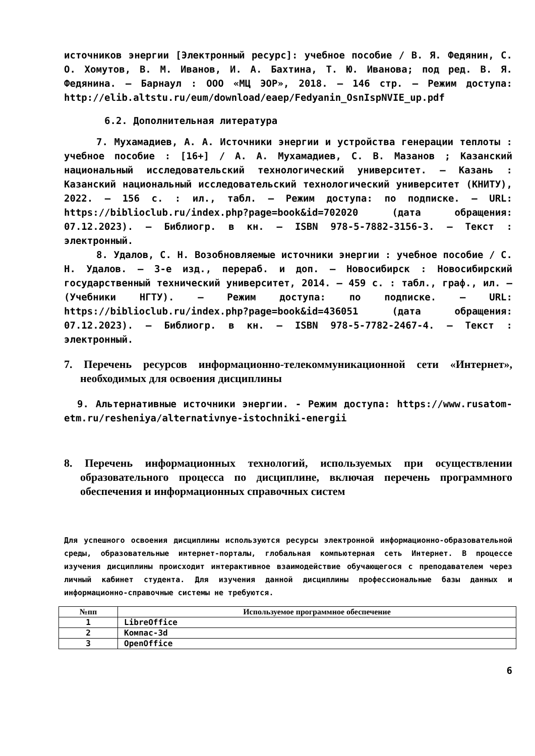источников энергии [Электронный ресурс]: учебное пособие / В. Я. Федянин, С. О. Хомутов, В. М. Иванов, И. А. Бахтина, Т. Ю. Иванова; под ред. В. Я. Федянина. – Барнаул : ООО «МЦ ЭОР», 2018. – 146 стр. – Режим доступа: http://elib.altstu.ru/eum/download/eaep/Fedyanin_OsnIspNVIE_up.pdf
6.2. Дополнительная литература
7. Мухамадиев, А. А. Источники энергии и устройства генерации теплоты : учебное пособие : [16+] / А. А. Мухамадиев, С. В. Мазанов ; Казанский национальный исследовательский технологический университет. – Казань : Казанский национальный исследовательский технологический университет (КНИТУ), 2022. – 156 с. : ил., табл. – Режим доступа: по подписке. – URL: https://biblioclub.ru/index.php?page=book&id=702020 (дата обращения: 07.12.2023). – Библиогр. в кн. – ISBN 978-5-7882-3156-3. – Текст : электронный.
8. Удалов, С. Н. Возобновляемые источники энергии : учебное пособие / С. Н. Удалов. – 3-е изд., перераб. и доп. – Новосибирск : Новосибирский государственный технический университет, 2014. – 459 с. : табл., граф., ил. – (Учебники НГТУ). – Режим доступа: по подписке. – URL: https://biblioclub.ru/index.php?page=book&id=436051 (дата обращения: 07.12.2023). – Библиогр. в кн. – ISBN 978-5-7782-2467-4. – Текст : электронный.
7. Перечень ресурсов информационно-телекоммуникационной сети «Интернет», необходимых для освоения дисциплины
9. Альтернативные источники энергии. - Режим доступа: https://www.rusatom-etm.ru/resheniya/alternativnye-istochniki-energii
8. Перечень информационных технологий, используемых при осуществлении образовательного процесса по дисциплине, включая перечень программного обеспечения и информационных справочных систем
Для успешного освоения дисциплины используются ресурсы электронной информационно-образовательной среды, образовательные интернет-порталы, глобальная компьютерная сеть Интернет. В процессе изучения дисциплины происходит интерактивное взаимодействие обучающегося с преподавателем через личный кабинет студента. Для изучения данной дисциплины профессиональные базы данных и информационно-справочные системы не требуются.
| №пп | Используемое программное обеспечение |
| --- | --- |
| 1 | LibreOffice |
| 2 | Компас-3d |
| 3 | OpenOffice |
6